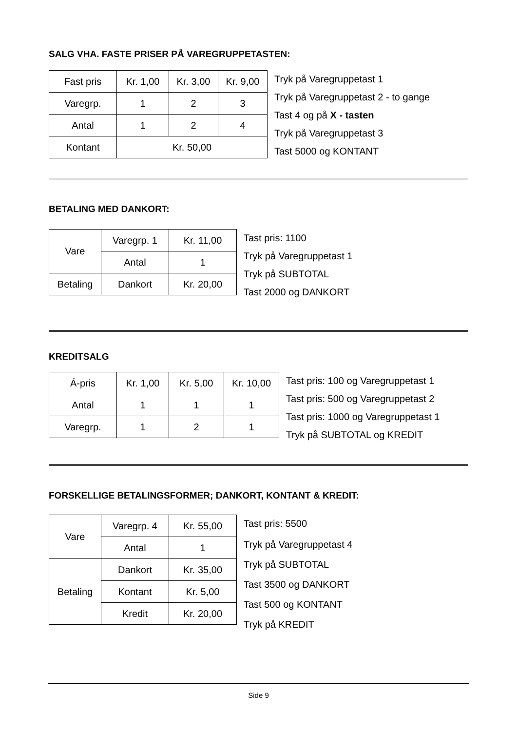SALG VHA. FASTE PRISER PÅ VAREGRUPPETASTEN:
| Fast pris | Kr. 1,00 | Kr. 3,00 | Kr. 9,00 |
| Varegrp. | 1 | 2 | 3 |
| Antal | 1 | 2 | 4 |
| Kontant | Kr. 50,00 | | |
Tryk på Varegruppetast 1
Tryk på Varegruppetast 2 - to gange
Tast 4 og på X - tasten
Tryk på Varegruppetast 3
Tast 5000 og KONTANT
BETALING MED DANKORT:
| Vare | Varegrp. 1 | Kr. 11,00 |
| | Antal | 1 |
| Betaling | Dankort | Kr. 20,00 |
Tast pris: 1100
Tryk på Varegruppetast 1
Tryk på SUBTOTAL
Tast 2000 og DANKORT
KREDITSALG
| Á-pris | Kr. 1,00 | Kr. 5,00 | Kr. 10,00 |
| Antal | 1 | 1 | 1 |
| Varegrp. | 1 | 2 | 1 |
Tast pris: 100 og Varegruppetast 1
Tast pris: 500 og Varegruppetast 2
Tast pris: 1000 og Varegruppetast 1
Tryk på SUBTOTAL og KREDIT
FORSKELLIGE BETALINGSFORMER; DANKORT, KONTANT & KREDIT:
| Vare | Varegrp. 4 | Kr. 55,00 |
| | Antal | 1 |
| Betaling | Dankort | Kr. 35,00 |
| | Kontant | Kr. 5,00 |
| | Kredit | Kr. 20,00 |
Tast pris: 5500
Tryk på Varegruppetast 4
Tryk på SUBTOTAL
Tast 3500 og DANKORT
Tast 500 og KONTANT
Tryk på KREDIT
Side 9